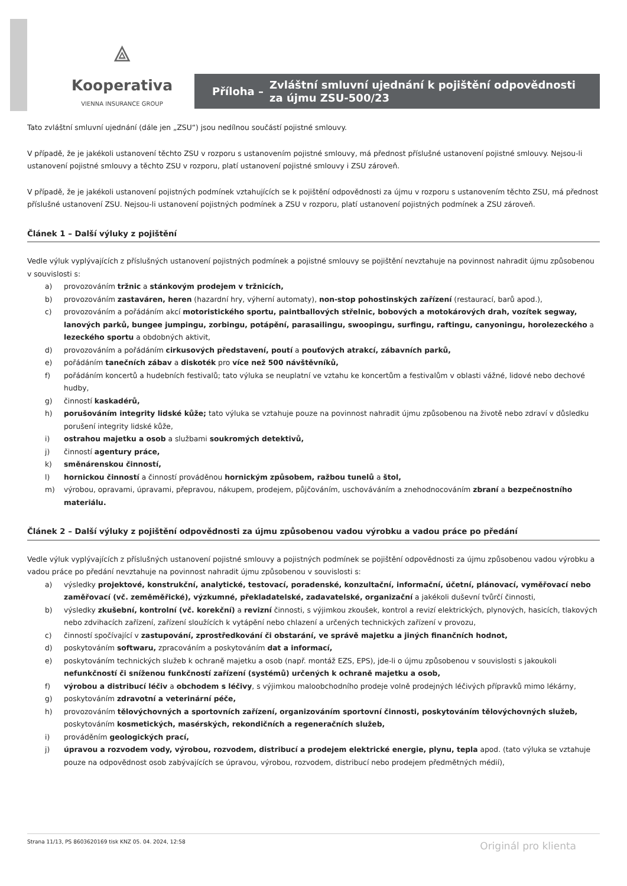⟁
Kooperativa
VIENNA INSURANCE GROUP
Příloha – Zvláštní smluvní ujednání k pojištění odpovědnosti
za újmu ZSU-500/23
Tato zvláštní smluvní ujednání (dále jen „ZSU“) jsou nedílnou součástí pojistné smlouvy.
V případě, že je jakékoli ustanovení těchto ZSU v rozporu s ustanovením pojistné smlouvy, má přednost příslušné ustanovení pojistné smlouvy. Nejsou-li ustanovení pojistné smlouvy a těchto ZSU v rozporu, platí ustanovení pojistné smlouvy i ZSU zároveň.
V případě, že je jakékoli ustanovení pojistných podmínek vztahujících se k pojištění odpovědnosti za újmu v rozporu s ustanovením těchto ZSU, má přednost příslušné ustanovení ZSU. Nejsou-li ustanovení pojistných podmínek a ZSU v rozporu, platí ustanovení pojistných podmínek a ZSU zároveň.
Článek 1 – Další výluky z pojištění
Vedle výluk vyplývajících z příslušných ustanovení pojistných podmínek a pojistné smlouvy se pojištění nevztahuje na povinnost nahradit újmu způsobenou v souvislosti s:
a) provozováním tržnic a stánkovým prodejem v tržnicích,
b) provozováním zastaváren, heren (hazardní hry, výherní automaty), non-stop pohostinských zařízení (restaurací, barů apod.),
c) provozováním a pořádáním akcí motoristického sportu, paintballových střelnic, bobových a motokárových drah, vozítek segway, lanových parků, bungee jumpingu, zorbingu, potápění, parasailingu, swoopingu, surfingu, raftingu, canyoningu, horolezeckého a lezeckého sportu a obdobných aktivit,
d) provozováním a pořádáním cirkusových představení, poutí a pouťových atrakcí, zábavních parků,
e) pořádáním tanečních zábav a diskoték pro více než 500 návštěvníků,
f) pořádáním koncertů a hudebních festivalů; tato výluka se neuplatní ve vztahu ke koncertům a festivalům v oblasti vážné, lidové nebo dechové hudby,
g) činností kaskadérů,
h) porušováním integrity lidské kůže; tato výluka se vztahuje pouze na povinnost nahradit újmu způsobenou na životě nebo zdraví v důsledku porušení integrity lidské kůže,
i) ostrahou majetku a osob a službami soukromých detektivů,
j) činností agentury práce,
k) směnárenskou činností,
l) hornickou činností a činností prováděnou hornickým způsobem, ražbou tunelů a štol,
m) výrobou, opravami, úpravami, přepravou, nákupem, prodejem, půjčováním, uschováváním a znehodnocováním zbraní a bezpečnostního materiálu.
Článek 2 – Další výluky z pojištění odpovědnosti za újmu způsobenou vadou výrobku a vadou práce po předání
Vedle výluk vyplývajících z příslušných ustanovení pojistné smlouvy a pojistných podmínek se pojištění odpovědnosti za újmu způsobenou vadou výrobku a vadou práce po předání nevztahuje na povinnost nahradit újmu způsobenou v souvislosti s:
a) výsledky projektové, konstrukční, analytické, testovací, poradenské, konzultační, informační, účetní, plánovací, vyměřovací nebo zaměřovací (vč. zeměměřické), výzkumné, překladatelské, zadavatelské, organizační a jakékoli duševní tvůrčí činnosti,
b) výsledky zkušební, kontrolní (vč. korekční) a revizní činnosti, s výjimkou zkoušek, kontrol a revizí elektrických, plynových, hasicích, tlakových nebo zdvihacích zařízení, zařízení sloužících k vytápění nebo chlazení a určených technických zařízení v provozu,
c) činností spočívající v zastupování, zprostředkování či obstarání, ve správě majetku a jiných finančních hodnot,
d) poskytováním softwaru, zpracováním a poskytováním dat a informací,
e) poskytováním technických služeb k ochraně majetku a osob (např. montáž EZS, EPS), jde-li o újmu způsobenou v souvislosti s jakoukoli nefunkčností či sníženou funkčností zařízení (systémů) určených k ochraně majetku a osob,
f) výrobou a distribucí léčiv a obchodem s léčivy, s výjimkou maloobchodního prodeje volně prodejných léčivých přípravků mimo lékárny,
g) poskytováním zdravotní a veterinární péče,
h) provozováním tělovýchovných a sportovních zařízení, organizováním sportovní činnosti, poskytováním tělovýchovných služeb, poskytováním kosmetických, masérských, rekondičních a regeneračních služeb,
i) prováděním geologických prací,
j) úpravou a rozvodem vody, výrobou, rozvodem, distribucí a prodejem elektrické energie, plynu, tepla apod. (tato výluka se vztahuje pouze na odpovědnost osob zabývajících se úpravou, výrobou, rozvodem, distribucí nebo prodejem předmětných médií),
Strana 11/13, PS 8603620169 tisk KNZ 05. 04. 2024, 12:58 Originál pro klienta